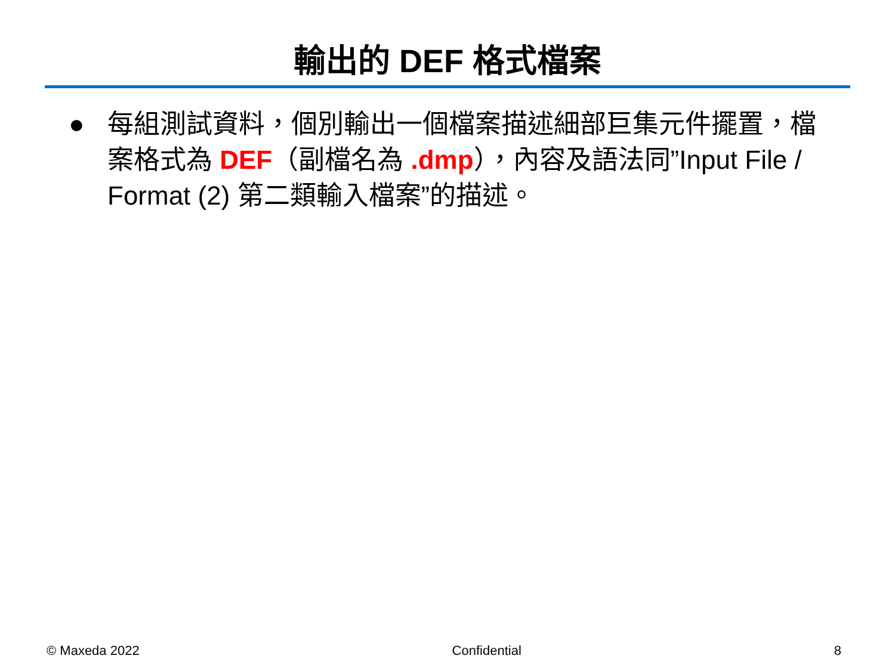輸出的 DEF 格式檔案
● 每組測試資料，個別輸出一個檔案描述細部巨集元件擺置，檔案格式為 DEF（副檔名為 .dmp），內容及語法同”Input File / Format (2) 第二類輸入檔案”的描述。
© Maxeda 2022 Confidential 8